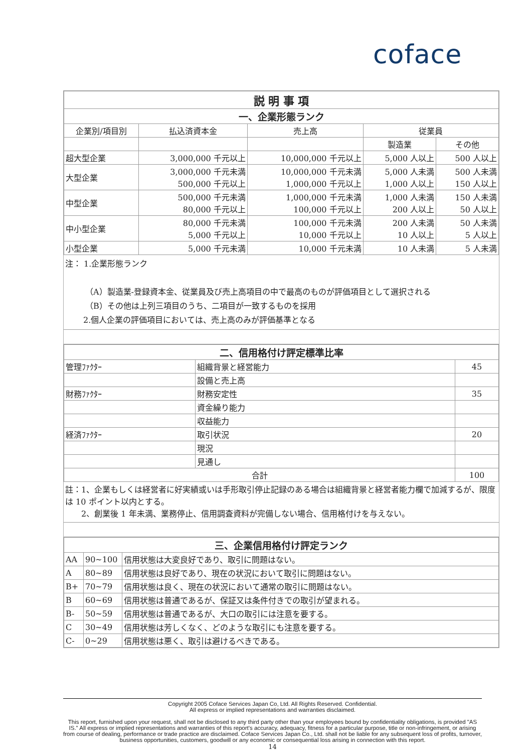coface
| 説 明 事 項 | | | | |
| 一、企業形態ランク | | | | |
| 企業別/項目別 | 払込済資本金 | 売上高 | 従業員 | |
| | | | 製造業 | その他 |
| 超大型企業 | 3,000,000 千元以上 | 10,000,000 千元以上 | 5,000 人以上 | 500 人以上 |
| 大型企業 | 3,000,000 千元未満 500,000 千元以上 | 10,000,000 千元未満 1,000,000 千元以上 | 5,000 人未満 1,000 人以上 | 500 人未満 150 人以上 |
| 中型企業 | 500,000 千元未満 80,000 千元以上 | 1,000,000 千元未満 100,000 千元以上 | 1,000 人未満 200 人以上 | 150 人未満 50 人以上 |
| 中小型企業 | 80,000 千元未満 5,000 千元以上 | 100,000 千元未満 10,000 千元以上 | 200 人未満 10 人以上 | 50 人未満 5 人以上 |
| 小型企業 | 5,000 千元未満 | 10,000 千元未満 | 10 人未満 | 5 人未満 |
注： 1.企業形態ランク
（A）製造業-登録資本金、従業員及び売上高項目の中で最高のものが評価項目として選択される
（B）その他は上列三項目のうち、二項目が一致するものを採用
2.個人企業の評価項目においては、売上高のみが評価基準となる
| 二、信用格付け評定標準比率 | | |
| 管理ﾌｧｸﾀｰ | 組織背景と経営能力 | 45 |
| | 設備と売上高 | |
| 財務ﾌｧｸﾀｰ | 財務安定性 | 35 |
| | 資金繰り能力 | |
| | 収益能力 | |
| 経済ﾌｧｸﾀｰ | 取引状況 | 20 |
| | 現況 | |
| | 見通し | |
| 合計 | | 100 |
註：1、企業もしくは経営者に好実績或いは手形取引停止記録のある場合は組織背景と経営者能力欄で加減するが、限度は 10 ポイント以内とする。
2、創業後 1 年未満、業務停止、信用調査資料が完備しない場合、信用格付けを与えない。
| 三、企業信用格付け評定ランク | | |
| AA | 90~100 | 信用状態は大変良好であり、取引に問題はない。 |
| A | 80~89 | 信用状態は良好であり、現在の状況において取引に問題はない。 |
| B+ | 70~79 | 信用状態は良く、現在の状況において通常の取引に問題はない。 |
| B | 60~69 | 信用状態は普通であるが、保証又は条件付きでの取引が望まれる。 |
| B- | 50~59 | 信用状態は普通であるが、大口の取引には注意を要する。 |
| C | 30~49 | 信用状態は芳しくなく、どのような取引にも注意を要する。 |
| C- | 0~29 | 信用状態は悪く、取引は避けるべきである。 |
Copyright 2005 Coface Services Japan Co, Ltd. All Rights Reserved. Confidential.
All express or implied representations and warranties disclaimed.
This report, furnished upon your request, shall not be disclosed to any third party other than your employees bound by confidentiality obligations, is provided "AS IS." All express or implied representations and warranties of this report's accuracy, adequacy, fitness for a particular purpose, title or non-infringement, or arising from course of dealing, performance or trade practice are disclaimed. Coface Services Japan Co., Ltd. shall not be liable for any subsequent loss of profits, turnover, business opportunities, customers, goodwill or any economic or consequential loss arising in connection with this report.
14